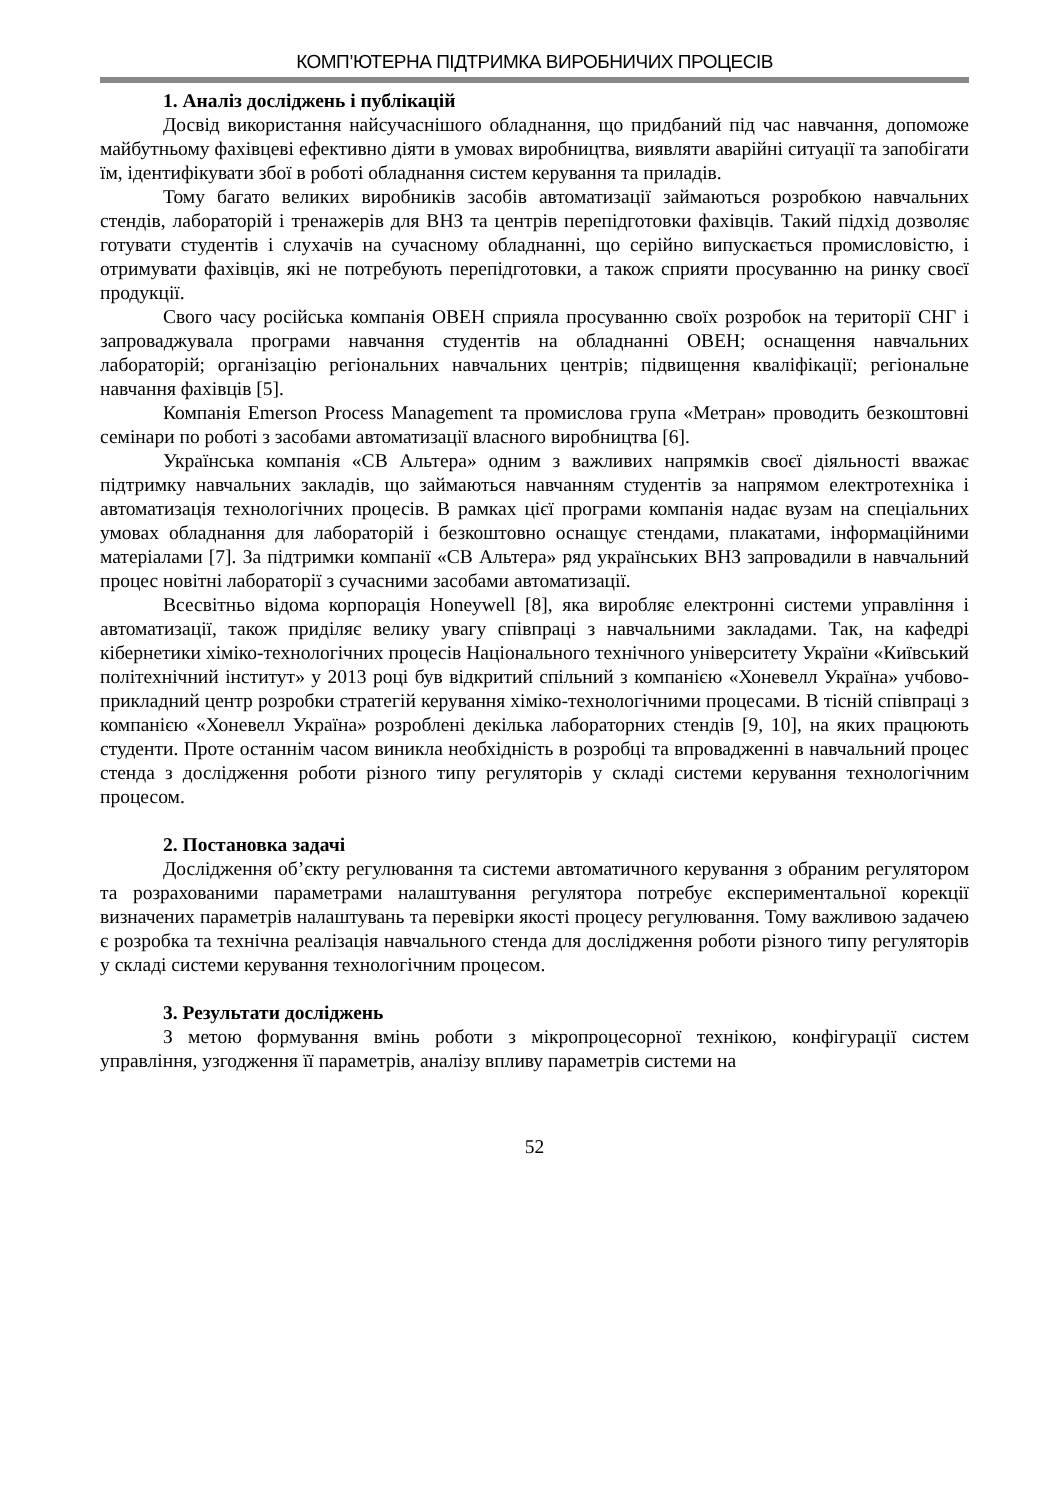КОМП’ЮТЕРНА ПІДТРИМКА ВИРОБНИЧИХ ПРОЦЕСІВ
1. Аналіз досліджень і публікацій
Досвід використання найсучаснішого обладнання, що придбаний під час навчання, допоможе майбутньому фахівцеві ефективно діяти в умовах виробництва, виявляти аварійні ситуації та запобігати їм, ідентифікувати збої в роботі обладнання систем керування та приладів.
Тому багато великих виробників засобів автоматизації займаються розробкою навчальних стендів, лабораторій і тренажерів для ВНЗ та центрів перепідготовки фахівців. Такий підхід дозволяє готувати студентів і слухачів на сучасному обладнанні, що серійно випускається промисловістю, і отримувати фахівців, які не потребують перепідготовки, а також сприяти просуванню на ринку своєї продукції.
Свого часу російська компанія ОВЕН сприяла просуванню своїх розробок на території СНГ і запроваджувала програми навчання студентів на обладнанні ОВЕН; оснащення навчальних лабораторій; організацію регіональних навчальних центрів; підвищення кваліфікації; регіональне навчання фахівців [5].
Компанія Emerson Process Management та промислова група «Метран» проводить безкоштовні семінари по роботі з засобами автоматизації власного виробництва [6].
Українська компанія «СВ Альтера» одним з важливих напрямків своєї діяльності вважає підтримку навчальних закладів, що займаються навчанням студентів за напрямом електротехніка і автоматизація технологічних процесів. В рамках цієї програми компанія надає вузам на спеціальних умовах обладнання для лабораторій і безкоштовно оснащує стендами, плакатами, інформаційними матеріалами [7]. За підтримки компанії «СВ Альтера» ряд українських ВНЗ запровадили в навчальний процес новітні лабораторії з сучасними засобами автоматизації.
Всесвітньо відома корпорація Honeywell [8], яка виробляє електронні системи управління і автоматизації, також приділяє велику увагу співпраці з навчальними закладами. Так, на кафедрі кібернетики хіміко-технологічних процесів Національного технічного університету України «Київський політехнічний інститут» у 2013 році був відкритий спільний з компанією «Хоневелл Україна» учбово-прикладний центр розробки стратегій керування хіміко-технологічними процесами. В тісній співпраці з компанією «Хоневелл Україна» розроблені декілька лабораторних стендів [9, 10], на яких працюють студенти. Проте останнім часом виникла необхідність в розробці та впровадженні в навчальний процес стенда з дослідження роботи різного типу регуляторів у складі системи керування технологічним процесом.
2. Постановка задачі
Дослідження об’єкту регулювання та системи автоматичного керування з обраним регулятором та розрахованими параметрами налаштування регулятора потребує експериментальної корекції визначених параметрів налаштувань та перевірки якості процесу регулювання. Тому важливою задачею є розробка та технічна реалізація навчального стенда для дослідження роботи різного типу регуляторів у складі системи керування технологічним процесом.
3. Результати досліджень
З метою формування вмінь роботи з мікропроцесорної технікою, конфігурації систем управління, узгодження її параметрів, аналізу впливу параметрів системи на
52